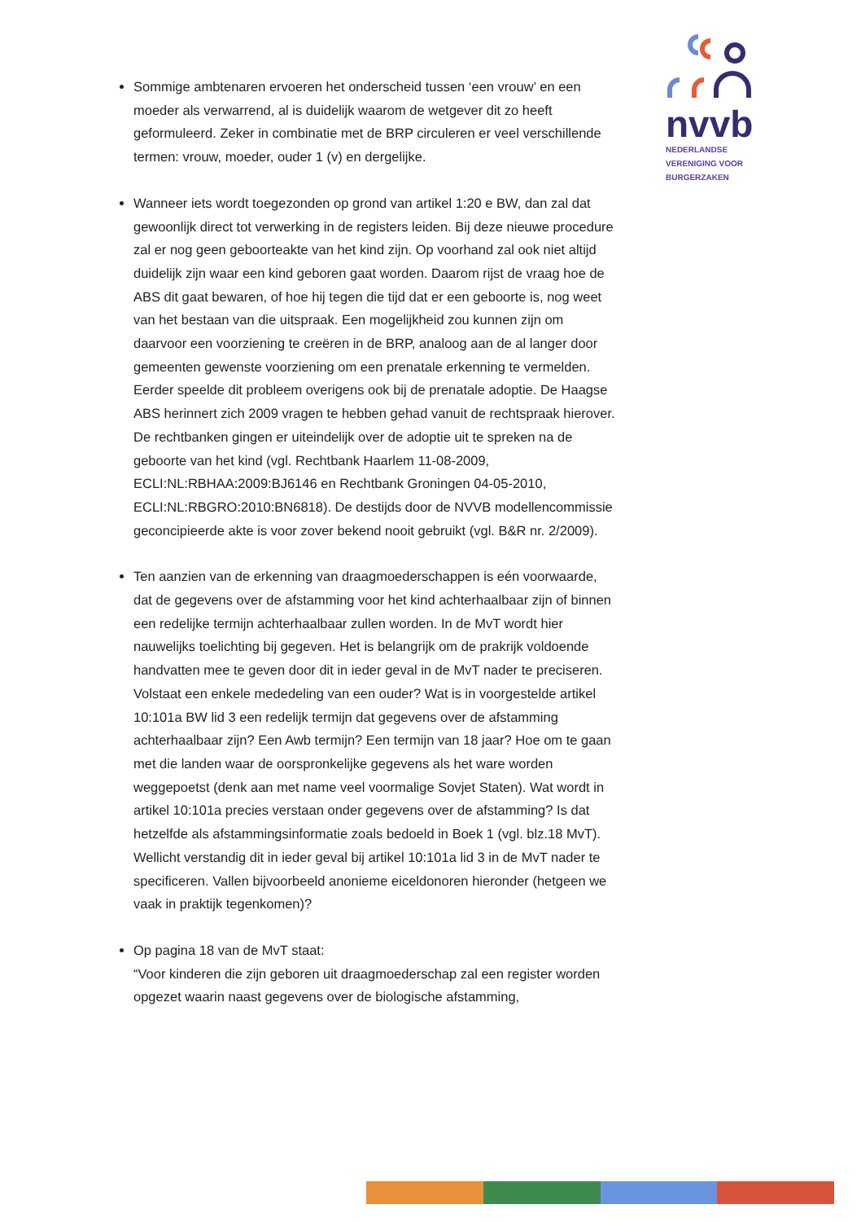nvvb
NEDERLANDSE
VERENIGING VOOR
BURGERZAKEN
Sommige ambtenaren ervoeren het onderscheid tussen ‘een vrouw’ en een moeder als verwarrend, al is duidelijk waarom de wetgever dit zo heeft geformuleerd. Zeker in combinatie met de BRP circuleren er veel verschillende termen: vrouw, moeder, ouder 1 (v) en dergelijke.
Wanneer iets wordt toegezonden op grond van artikel 1:20 e BW, dan zal dat gewoonlijk direct tot verwerking in de registers leiden. Bij deze nieuwe procedure zal er nog geen geboorteakte van het kind zijn. Op voorhand zal ook niet altijd duidelijk zijn waar een kind geboren gaat worden. Daarom rijst de vraag hoe de ABS dit gaat bewaren, of hoe hij tegen die tijd dat er een geboorte is, nog weet van het bestaan van die uitspraak. Een mogelijkheid zou kunnen zijn om daarvoor een voorziening te creëren in de BRP, analoog aan de al langer door gemeenten gewenste voorziening om een prenatale erkenning te vermelden. Eerder speelde dit probleem overigens ook bij de prenatale adoptie. De Haagse ABS herinnert zich 2009 vragen te hebben gehad vanuit de rechtspraak hierover. De rechtbanken gingen er uiteindelijk over de adoptie uit te spreken na de geboorte van het kind (vgl. Rechtbank Haarlem 11-08-2009, ECLI:NL:RBHAA:2009:BJ6146 en Rechtbank Groningen 04-05-2010, ECLI:NL:RBGRO:2010:BN6818). De destijds door de NVVB modellencommissie geconcipieerde akte is voor zover bekend nooit gebruikt (vgl. B&R nr. 2/2009).
Ten aanzien van de erkenning van draagmoederschappen is eén voorwaarde, dat de gegevens over de afstamming voor het kind achterhaalbaar zijn of binnen een redelijke termijn achterhaalbaar zullen worden. In de MvT wordt hier nauwelijks toelichting bij gegeven. Het is belangrijk om de prakrijk voldoende handvatten mee te geven door dit in ieder geval in de MvT nader te preciseren. Volstaat een enkele mededeling van een ouder? Wat is in voorgestelde artikel 10:101a BW lid 3 een redelijk termijn dat gegevens over de afstamming achterhaalbaar zijn? Een Awb termijn? Een termijn van 18 jaar? Hoe om te gaan met die landen waar de oorspronkelijke gegevens als het ware worden weggepoetst (denk aan met name veel voormalige Sovjet Staten). Wat wordt in artikel 10:101a precies verstaan onder gegevens over de afstamming? Is dat hetzelfde als afstammingsinformatie zoals bedoeld in Boek 1 (vgl. blz.18 MvT). Wellicht verstandig dit in ieder geval bij artikel 10:101a lid 3 in de MvT nader te specificeren. Vallen bijvoorbeeld anonieme eiceldonoren hieronder (hetgeen we vaak in praktijk tegenkomen)?
Op pagina 18 van de MvT staat:
“Voor kinderen die zijn geboren uit draagmoederschap zal een register worden opgezet waarin naast gegevens over de biologische afstamming,